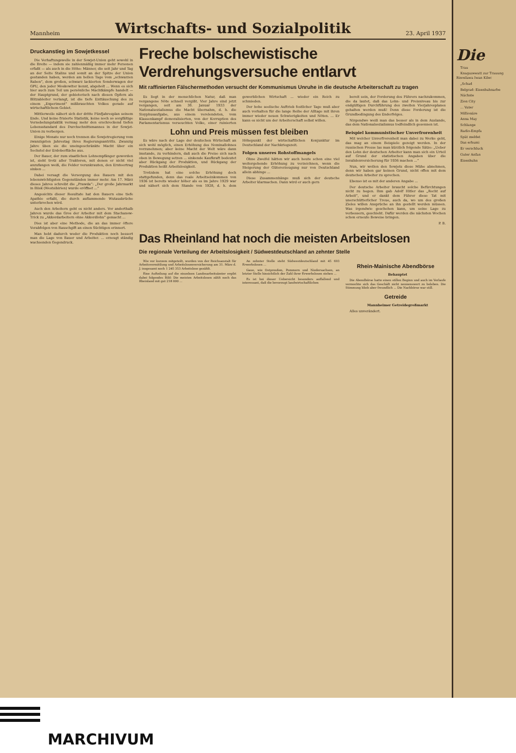Mannheim Wirtschafts- und Sozialpolitik 23. April 1937
Druckanstieg im Sowjetkessel
Die Verhaftungswelle in der Sowjet-Union geht sowohl in die Breite — indem sie zahlenmäßig immer mehr Personen erfaßt — als auch in die Höhe: Männer, die seit Jahr und Tag an der Seite Stalins und somit an der Spitze der Union gestanden haben, werden am hellen Tage vom „schwarzen Raben“, dem großen, schwarz lackierten Sonderwagen der GPU, den jeder Moskowiter kennt, abgeholt ... Wenn es sich hier auch zum Teil um persönliche Machtkämpfe handelt — der Hauptgrund, der gebieterisch nach diesen Opfern als Blitzableiter verlangt, ist die tiefe Enttäuschung des zu einem „Experiment“ mißbrauchten Volkes gerade auf wirtschaftlichem Gebiet.
Mittlerweile nähert sich der dritte Fünfjahresplan seinem Ende. Und keine frisierte Statistik, keine noch so sorgfältige Vernebelungstaktik vermag mehr den erschreckend tiefen Lebensstandard des Durchschnittsmannes in der Sowjet-Union zu verbergen.
Einige Monate nur noch trennen die Sowjetregierung vom zwanzigsten Jahrestag ihres Regierungsantritts. Zwanzig Jahre üben sie die uneingeschränkte Macht über ein Sechstel der Erdoberfläche aus.
Der Bauer, der zum staatlichen Lohnempfänger geworden ist, sieht trotz aller Traktoren, mit denen er nicht viel anzufangen weiß, die Felder verunkrauten, den Ernteertrag sinken ...
Dabei versagt die Versorgung des Bauern mit den lebenswichtigsten Gegenständen immer mehr. Am 17. März dieses Jahres schreibt die „Prawda“: „Der große Jahrmarkt in Biisk (Westsibirien) wurde eröffnet ...“
Angesichts dieser Resultate hat den Bauern eine tiefe Apathie erfaßt, die durch auflammende Wutausbrüche unterbrochen wird.
Auch den Arbeitern geht es nicht anders. Vor anderthalb Jahren wurde das Gros der Arbeiter mit dem Stachanow-Trick zu „Akkordarbeitern ohne Akkordlohn“ gemacht ...
Dies ist aber eine Methode, die an das immer öftere Verabfolgen von Rauschgift an einen Süchtigen erinnert.
Man hebt dadurch weder die Produktion noch bessert man die Lage von Bauer und Arbeiter. ... erzeugt ständig wachsenden Gegendruck.
Freche bolschewistische Verdrehungsversuche entlarvt
Mit raffinierten Fälschermethoden versucht der Kommunismus Unruhe in die deutsche Arbeiterschaft zu tragen
Es liegt in der menschlichen Natur, daß man vergangene Nöte schnell vergißt. Vier Jahre sind jetzt vergangen, seit am 30. Januar 1933 der Nationalsozialismus die Macht übernahm, d. h. die Sisyphusaufgabe, aus einem verelendeten, vom Klassenkampf demoralisierten, von der Korruption des Parlamentarismus verseuchten Volke, einer ruinierten gewerblichen Wirtschaft ... wieder ein Reich zu schmieden.
Der hohe seelische Auftrieb festlicher Tage muß aber auch vorhalten für die lange Reihe der Alltage mit ihren immer wieder neuen Schwierigkeiten und Nöten. ... Er kann es nicht um der Arbeiterschaft selbst willen.
Lohn und Preis müssen fest bleiben
Es wäre nach der Lage der deutschen Wirtschaft an sich wohl möglich, einen Erhöhung des Nominallohnes vorzunehmen; aber keine Macht der Welt wäre dann imstande, zu verhindern, daß auch die Preise sich nach oben in Bewegung setzen ... sinkende Kaufkraft bedeutet aber Rückgang der Produktion, und Rückgang der Produktion heißt Arbeitslosigkeit.
Trotzdem hat eine solche Erhöhung doch stattgefunden, denn das reale Arbeitseinkommen von 1936 ist bereits wieder höher als es im Jahre 1929 war und nähert sich dem Stande von 1928, d. h. dem Höhepunkt der wirtschaftlichen Konjunktur im Deutschland der Nachkriegszeit.
Folgen unseres Rohstoffmangels
Ohne Zweifel hätten wir auch heute schon eine viel weitergehende Erhöhung zu verzeichnen, wenn die Steigerung der Gütererzeugung nur von Deutschland allein abhinge ...
Diese Zusammenhänge muß sich der deutsche Arbeiter klarmachen. Dann wird er auch gern
bereit sein, der Forderung des Führers nachzukommen, die da lautet, daß das Lohn- und Preisniveau bis zur endgültigen Durchführung des zweiten Vierjahresplanes gehalten werden muß! Denn diese Forderung ist die Grundbedingung des Enderfolges.
Nirgendwo weiß man das besser als in dem Auslande, das dem Nationalsozialismus todfeindlich gesonnen ist.
Beispiel kommunistischer Unverfrorenheit
Mit welcher Unverfrorenheit man dabei zu Werke geht, das mag an einem Beispiele gezeigt werden. In der russischen Presse las man kürzlich folgende Sätze: „Ueber den Lohn der deutschen Arbeiter kann man sich ein Urteil auf Grund der statistischen Angaben über die Invalidenversicherung für 1936 machen ...“
Nun, wir wollen den Sowjets diese Mühe abnehmen, denn wir haben gar keinen Grund, nicht offen mit dem deutschen Arbeiter zu sprechen.
Ebenso ist es mit der anderen Angabe ...
Der deutsche Arbeiter braucht solche Befürchtungen nicht zu hegen. Ihm gab Adolf Hitler das „Recht auf Arbeit“, und er dankt dem Führer diese Tat mit unerschütterlicher Treue, auch da, wo um des großen Zieles willen Ansprüche an ihn gestellt werden müssen. Was irgendwie geschehen kann, um seine Lage zu verbessern, geschieht. Dafür werden die nächsten Wochen schon erneute Beweise bringen.
P. B.
Das Rheinland hat noch die meisten Arbeitslosen
Die regionale Verteilung der Arbeitslosigkeit / Südwestdeutschland an zehnter Stelle
Wie vor kurzem mitgeteilt, wurden von der Reichsanstalt für Arbeitsvermittlung und Arbeitslosenversicherung am 31. März d. J. insgesamt noch 1 245 353 Arbeitslose gezählt.
Eine Aufteilung auf die einzelnen Landesarbeitsämter ergibt dabei folgendes Bild: Die meisten Arbeitslosen zählt noch das Rheinland mit gut 218 000 ...
An zehnter Stelle steht Südwestdeutschland mit 45 693 Erwerbslosen ...
Gaue, wie Ostpreußen, Pommern und Niedersachsen, an letzter Stelle hinsichtlich der Zahl ihrer Erwerbslosen stehen ...
Es ist bei dieser Uebersicht besonders auffallend und interessant, daß die bevorzugt landwirtschaftlichen
Rhein-Mainische Abendbörse
Behauptet
Die Abendbörse hatte einen stillen Beginn und auch im Verlaufe vermochte sich das Geschäft nicht nennenswert zu beleben. Die Stimmung blieb aber freundlich ... Die Nachbörse war still.
Getreide
Mannheimer Getreidegroßmarkt
Alles unverändert.
Die
Trau
Knaguzewatt zur Trauung Rinoslawa Iwan Kilec
„Schad
Belgrad: Eisenbahnarbe
Nächste
Zion City
... Vater
Millionäre
Anna May
Schlange
Radio-Empfa
Spät meldet
Das erhumi
Er verschluck
Guter Anfan
Eisenbahn
MARCHIVUM